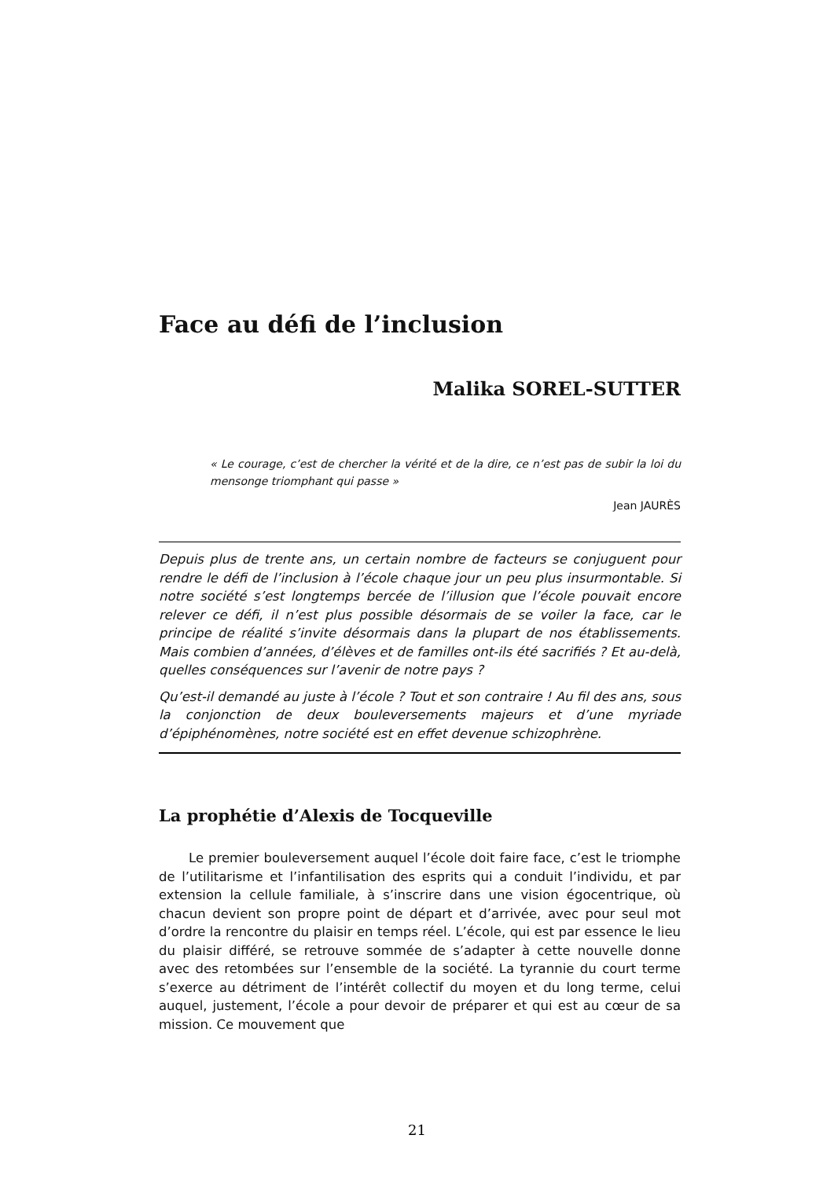Face au défi de l’inclusion
Malika SOREL-SUTTER
« Le courage, c’est de chercher la vérité et de la dire, ce n’est pas de subir la loi du mensonge triomphant qui passe »
Jean JAURÈS
Depuis plus de trente ans, un certain nombre de facteurs se conjuguent pour rendre le défi de l’inclusion à l’école chaque jour un peu plus insurmontable. Si notre société s’est longtemps bercée de l’illusion que l’école pouvait encore relever ce défi, il n’est plus possible désormais de se voiler la face, car le principe de réalité s’invite désormais dans la plupart de nos établissements. Mais combien d’années, d’élèves et de familles ont-ils été sacrifiés ? Et au-delà, quelles conséquences sur l’avenir de notre pays ?
Qu’est-il demandé au juste à l’école ? Tout et son contraire ! Au fil des ans, sous la conjonction de deux bouleversements majeurs et d’une myriade d’épiphénomènes, notre société est en effet devenue schizophrène.
La prophétie d’Alexis de Tocqueville
Le premier bouleversement auquel l’école doit faire face, c’est le triomphe de l’utilitarisme et l’infantilisation des esprits qui a conduit l’individu, et par extension la cellule familiale, à s’inscrire dans une vision égocentrique, où chacun devient son propre point de départ et d’arrivée, avec pour seul mot d’ordre la rencontre du plaisir en temps réel. L’école, qui est par essence le lieu du plaisir différé, se retrouve sommée de s’adapter à cette nouvelle donne avec des retombées sur l’ensemble de la société. La tyrannie du court terme s’exerce au détriment de l’intérêt collectif du moyen et du long terme, celui auquel, justement, l’école a pour devoir de préparer et qui est au cœur de sa mission. Ce mouvement que
21